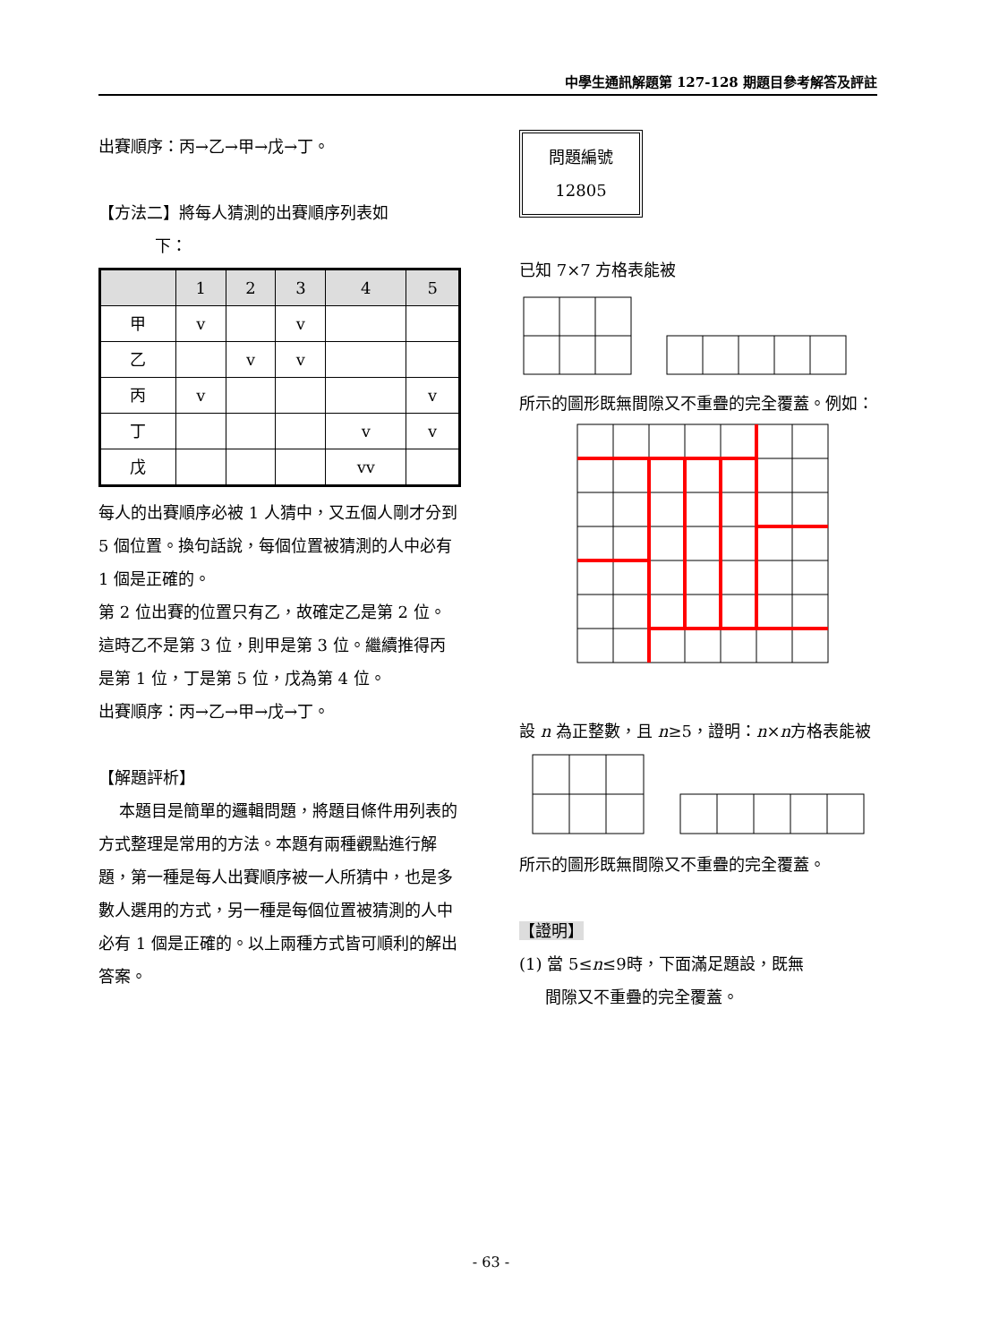中學生通訊解題第 127-128 期題目參考解答及評註
出賽順序：丙→乙→甲→戊→丁。
【方法二】將每人猜測的出賽順序列表如
下：
| | 1 | 2 | 3 | 4 | 5 |
| --- | --- | --- | --- | --- | --- |
| 甲 | v | | v | | |
| 乙 | | v | v | | |
| 丙 | v | | | | v |
| 丁 | | | | v | v |
| 戊 | | | | vv | |
每人的出賽順序必被 1 人猜中，又五個人剛才分到 5 個位置。換句話說，每個位置被猜測的人中必有 1 個是正確的。
第 2 位出賽的位置只有乙，故確定乙是第 2 位。這時乙不是第 3 位，則甲是第 3 位。繼續推得丙是第 1 位，丁是第 5 位，戊為第 4 位。
出賽順序：丙→乙→甲→戊→丁。
【解題評析】
本題目是簡單的邏輯問題，將題目條件用列表的方式整理是常用的方法。本題有兩種觀點進行解題，第一種是每人出賽順序被一人所猜中，也是多數人選用的方式，另一種是每個位置被猜測的人中必有 1 個是正確的。以上兩種方式皆可順利的解出答案。
問題編號
12805
已知 7×7 方格表能被
所示的圖形既無間隙又不重疊的完全覆蓋。例如：
設 n 為正整數，且 n≥5，證明：n×n方格表能被
所示的圖形既無間隙又不重疊的完全覆蓋。
【證明】
(1) 當 5≤n≤9時，下面滿足題設，既無
間隙又不重疊的完全覆蓋。
- 63 -